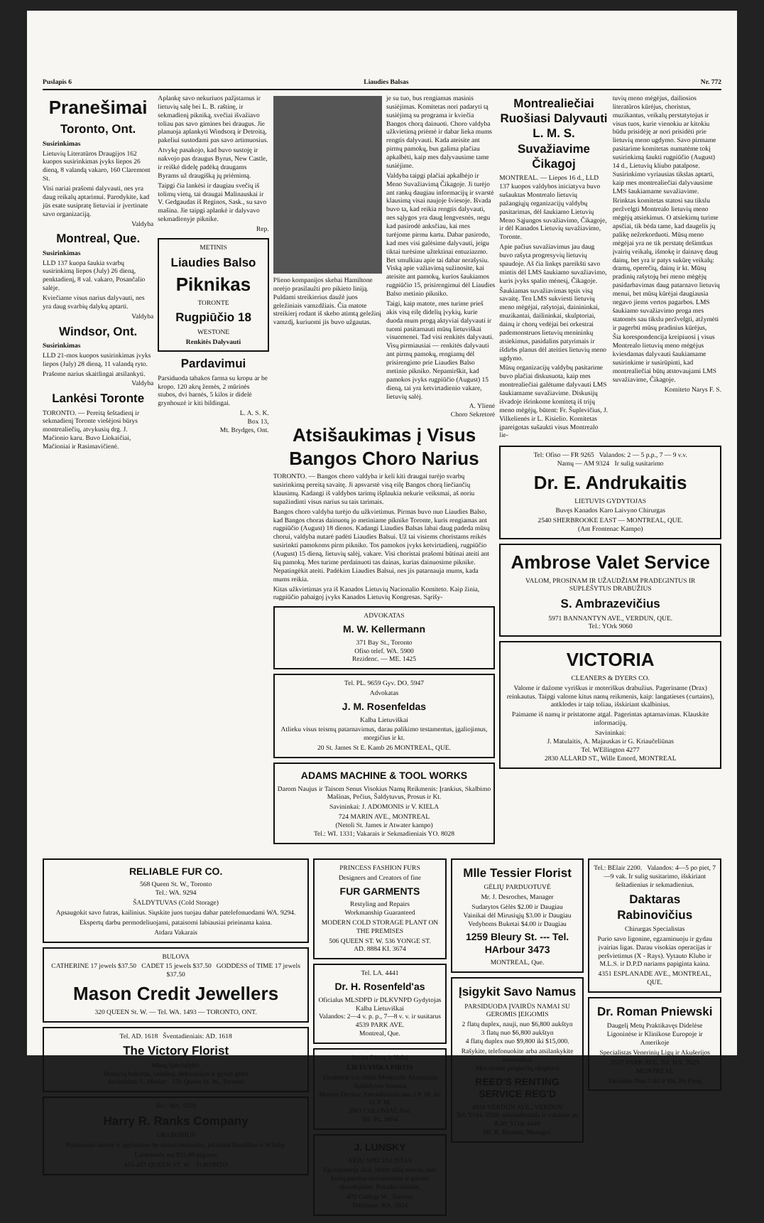Puslapis 6 Liaudies Balsas Nr. 772
Pranešimai
Toronto, Ont.
Susirinkimas
Lietuvių Literatūros Draugijos 162 kuopos susirinkimas įvyks liepos 26 dieną, 8 valandą vakaro, 160 Claremont St.
Visi nariai prašomi dalyvauti, nes yra daug reikalų aptarimui. Parodykite, kad jūs esate susipratę lietuviai ir įvertinate savo organizaciją.
Valdyba
Montreal, Que.
Susirinkimas
LLD 137 kuopa šaukia svarbų susirinkimą liepos (July) 26 dieną, penktadienį, 8 val. vakaro, Posančalio salėje.
Kviečiame visus narius dalyvauti, nes yra daug svarbių dalykų aptarti.
Valdyba
Windsor, Ont.
Susirinkimas
LLD 21-mos kuopos susirinkimas įvyks liepos (July) 28 dieną, 11 valandą ryto.
Prašome narius skaitlingai atsilankyti.
Valdyba
Lankėsi Toronte
TORONTO. — Pereitą šeštadienį ir sekmadienį Toronte viešėjosi būrys montrealiečių, atvykusių drg. J. Mačionio karu. Buvo Liokaičiai, Mačioniai ir Rasimavičienė.
Aplankę savo nekuriuos pažįstamus ir lietuvių salę bei L. B. raštinę, ir sekmadienį pikniką, svečiai išvažiavo toliau pas savo gimines bei draugus. Jie planuoja aplankyti Windsorą ir Detroitą, pakeliui sustodami pas savo artimuosius.
Atvykę pasakojo, kad buvo sustoję ir nakvojo pas draugus Byrus, New Castle, ir reiškė didelę padėką draugams Byrams už draugišką jų priėmimą.
Taipgi čia lankėsi ir daugiau svečių iš tolimų vietų, tai draugai Malinauskai ir V. Gedgaudas iš Reginos, Sask., su savo mašina. Jie taipgi aplankė ir dalyvavo sekmadienyje piknike.
Rep.
METINIS
Liaudies Balso
Piknikas
TORONTE
Rugpiūčio 18
WESTONE
Renkitės Dalyvauti
Pardavimui
Parsiduoda tabakos farma su kropu ar be kropo. 120 akrų žemės, 2 mūrinės stubos, dvi barnės, 5 kilos ir didelė grynhouzė ir kiti bildingai.
L. A. S. K.
Box 13,
Mt. Brydges, Ont.
Plieno kompanijos skebai Hamiltone norėjo prasilaužti pro pikieto liniją. Puldami streikierius daužė juos geležiniais vamzdžiais. Čia matote streikierį rodant iš skebo atimtą geležinį vamzdį, kuriuomi jis buvo užgautas.
je su tuo, bus rengiamas masinis susiėjimas. Komitetas nori padaryti tą susiėjimą su programa ir kviečia Bangos chorą dainuoti. Choro valdyba užkvietimą priėmė ir dabar lieka mums rengtis dalyvauti. Kada ateisite ant pirmų pamokų, bus galima plačiau apkalbėti, kaip mes dalyvausime tame susiėjime.
Valdyba taipgi plačiai apkalbėjo ir Meno Suvažiavimą Čikagoje. Ji turėjo ant rankų daugiau informacijų ir svarstė klausimą visai naujoje šviesoje. Išvada buvo ta, kad reikia rengtis dalyvauti, nes sąlygos yra daug lengvesnės, negu kad pasirodė anksčiau, kai mes turėjome pirmu kartu. Dabar pasirodo, kad mes visi galėsime dalyvauti, jeigu tiktai turėsime užtektinai entuziazmo. Bet smulkiau apie tai dabar nerašysiu. Viską apie važiavimą sužinosite, kai ateisite ant pamokų, kurios šaukiamos rugpiūčio 15, prisirengimui dėl Liaudies Balso metinio pikniko.
Taigi, kaip matote, mes turime prieš akis visą eilę didelių įvykių, kurie duoda mum progą aktyviai dalyvauti ir tuomi pasitarnauti mūsų lietuviškai visuomenei. Tad visi renkitės dalyvauti. Visų pirmiausiai — renkitės dalyvauti ant pirmų pamokų, rengiamų dėl prisirengimo prie Liaudies Balso metinio pikniko. Nepamirškit, kad pamokos įvyks rugpiūčio (August) 15 dieną, tai yra ketvirtadienio vakare, lietuvių salėj.
A. Ylienė
Choro Sekretorė
Atsišaukimas į Visus Bangos Choro Narius
TORONTO. — Bangos choro valdyba ir keli kiti draugai turėjo svarbų susirinkimą pereitą savaitę. Ji apsvarstė visą eilę Bangos chorą liečiančių klausimų. Kadangi iš valdybos tarimų išplaukia nekurie veiksmai, aš noriu supažindinti visus narius su tais tarimais.
Bangos choro valdyba turėjo du užkvietimus. Pirmas buvo nuo Liaudies Balso, kad Bangos choras dainuotų jo metiniame piknike Toronte, kuris rengiamas ant rugpiūčio (August) 18 dienos. Kadangi Liaudies Balsas labai daug padeda mūsų chorui, valdyba nutarė padėti Liaudies Balsui. Už tai visiems choristams reikės susirinkti pamokoms pirm pikniko. Tos pamokos įvyks ketvirtadienį, rugpiūčio (August) 15 dieną, lietuvių salėj, vakare. Visi choristai prašomi būtinai ateiti ant šių pamokų. Mes turime perdainuoti tas dainas, kurias dainuosime piknike. Nepatingėkit ateiti. Padėkim Liaudies Balsui, nes jis patarnauja mums, kada mums reikia.
Kitas užkvietimas yra iš Kanados Lietuvių Nacionalio Komiteto. Kaip žinia, rugpiūčio pabaigoj įvyks Kanados Lietuvių Kongresas. Sąrišy-
ADVOKATAS
M. W. Kellermann
371 Bay St., Toronto
Ofiso telef. WA. 5900
Rezidenc. — ME. 1425
Tel. PL. 9659 Gyv. DO. 5947
Advokatas
J. M. Rosenfeldas
Kalba Lietuviškai
Atlieku visus teismų patarnavimus, darau palikimo testamentus, įgaliojimus, morgičius ir kt.
20 St. James St E. Kamb 26 MONTREAL, QUE.
ADAMS MACHINE & TOOL WORKS
Darom Naujus ir Taisom Senus Visokius Namų Reikmenis: Įrankius, Skalbimo Mašinas, Pečius, Šaldytuvus, Prosus ir Kt.
Savininkai: J. ADOMONIS ir V. KIELA
724 MARIN AVE., MONTREAL
(Netoli St. James ir Atwater kampo)
Tel.: WI. 1331; Vakarais ir Sekmadieniais YO. 8028
Montrealiečiai Ruošiasi Dalyvauti L. M. S. Suvažiavime Čikagoj
MONTREAL. — Liepos 16 d., LLD 137 kuopos valdybos iniciatyva buvo sušauktas Montrealo lietuvių pažangiųjų organizacijų valdybų pasitarimas, dėl šaukiamo Lietuvių Meno Sąjungos suvažiavimo, Čikagoje, ir dėl Kanados Lietuvių suvažiavimo, Toronte.
Apie pačius suvažiavimus jau daug buvo rašyta progresyvių lietuvių spaudoje. Aš čia linkęs pareikšti savo mintis dėl LMS šaukiamo suvažiavimo, kuris įvyks spalio mėnesį, Čikagoje.
Šaukiamas suvažiavimas tęsis visą savaitę. Ten LMS sukviesti lietuvių meno mėgėjai, rašytojai, dainininkai, muzikantai, dailininkai, skulptoriai, dainų ir chorų vedėjai bei orkestrai pademonstruos lietuvių menininkų atsiekimus, pasidalins patyrimais ir išdirbs planus dėl ateities lietuvių meno ugdymo.
Mūsų organizacijų valdybų pasitarime buvo plačiai diskusuota, kaip mes montrealiečiai galėtume dalyvauti LMS šaukiamame suvažiavime. Diskusijų išvadoje išrinkome komitetą iš trijų meno mėgėjų, būtent: Fr. Šuplevičius, J. Vilkelienės ir L. Kisielio. Komitetas įpareigotas sušaukti visus Montrealo lie-
tuvių meno mėgėjus, dailiosios literatūros kūrėjus, choristus, muzikantus, veikalų perstatytojus ir visus tuos, kurie vienokiu ar kitokiu būdu prisidėję ar nori prisidėti prie lietuvių meno ugdymo. Savo pirmame pasitarime komitetas numatėme tokį susirinkimą šaukti rugpiūčio (August) 14 d., Lietuvių kliubo patalpose. Susirinkimo vyriausias tikslas aptarti, kaip mes montrealiečiai dalyvausime LMS šaukiamame suvažiavime.
Išrinktas komitetas statosi sau tikslu peržvelgti Montrealo lietuvių meno mėgėjų atsiekimus. O atsiekimų turime apsčiai, tik bėda tame, kad daugelis jų palikę nežrekorduoti. Mūsų meno mėgėjai yra ne tik perstatę dešimtkus įvairių veikalų, išmokę ir dainavę daug dainų, bet yra ir patys sukūrę veikalų: dramų, operečių, dainų ir kt. Mūsų pradinių rašytojų bei meno mėgėjų pasidarbavimas daug patarnavo lietuvių menui, bet mūsų kūrėjai daugiausia negavo jiems vertos pagarbos. LMS šaukiamo suvažiavimo proga mes statomės sau tikslu peržvelgti, atžymėti ir pagerbti mūsų pradinius kūrėjus,
Šia korespondencija kreipiuosi į visus Montrealo lietuvių meno mėgėjus kviesdamas dalyvauti šaukiamame susirinkime ir susirūpinti, kad montrealiečiai būtų atstovaujami LMS suvažiavime, Čikagoje.
Komiteto Narys F. S.
Tel: Ofiso — FR 9265 Valandos: 2 — 5 p.p., 7 — 9 v.v.
Namų — AM 9324 Ir sulig susitarimo
Dr. E. Andrukaitis
LIETUVIS GYDYTOJAS
Buvęs Kanados Karo Laivyno Chirurgas
2540 SHERBROOKE EAST — MONTREAL, QUE.
(Ant Frontenac Kampo)
Ambrose Valet Service
VALOM, PROSINAM IR UŽAUDŽIAM PRADEGINTUS IR SUPLĖŠYTUS DRABUŽIUS
S. Ambrazevičius
5971 BANNANTYN AVE., VERDUN, QUE.
Tel.: YOrk 9060
VICTORIA
CLEANERS & DYERS CO.
Valome ir dažome vyriškus ir moteriškus drabužius. Pageriname (Drax) reinkautus. Taipgi valome kitus namų reikmenis, kaip: langatieses (curtains), antklodes ir taip toliau, išskiriant skalbinius.
Paimame iš namų ir pristatome atgal. Pagerintas aptarnavimas. Klauskite informacijų.
Savininkai:
J. Matulaitis, A. Majauskas ir G. Kriaučeliūnas
Tel. WEllington 4277
2830 ALLARD ST., Wille Emord, MONTREAL
RELIABLE FUR CO.
568 Queen St. W., Toronto
Tel.: WA. 9294
ŠALDYTUVAS (Cold Storage)
Apsaugokit savo futras, kailinius. Siųskite juos tuojau dabar patelefonuodami WA. 9294.
Ekspertų darbu permodeliuojami, pataisomi labiausiai prieinama kaina.
Atdara Vakarais
BULOVA
CATHERINE 17 jewels $37.50 CADET 15 jewels $37.50 GODDESS of TIME 17 jewels $37.50
Mason Credit Jewellers
320 QUEEN St. W. — Tel. WA. 1493 — TORONTO, ONT.
Tel. AD. 1618 Šventadieniais: AD. 1618
The Victory Florist
Mūsų Specialybė:
Vestuvių bukietai, vainikai, dekoracijos ir gyvos gėlės
Savininkas A. Merker 576 Queen St. W., Toronto
Tel.: WA. 5370
Harry R. Ranks Company
GRABORIUS
Patarnauju mieste ir apylinkėse be ekstra mokesčio, įskaitant Hamilton ir Whitby
Laidotuvės net $55.00 pigumo
455-457 QUEEN ST. W. TORONTO
PRINCESS FASHION FURS
Designers and Creators of fine
FUR GARMENTS
Restyling and Repairs
Workmanship Guaranteed
MODERN COLD STORAGE PLANT ON THE PREMISES
506 QUEEN ST. W. 536 YONGE ST.
AD. 8884 KI. 3674
Tel. LA. 4441
Dr. H. Rosenfeld'as
Oficialus MLSDPD ir DLKVNPD Gydytojas
Kalba Lietuviškai
Valandos: 2—4 v. p. p., 7—8 v. v. ir susitarus
4539 PARK AVE.
Montreal, Que.
Atvira Dieną ir Naktį
LIETUVIŠKA PIRTIS
Vienintelė tos rūšies Montreale Akmeninio Apšildymo Sistema
Moterų Dienos: Antradieniais nuo 2 P. M. iki 12 P. M.
3963 COLONIAL Ave.
Tel. PL. 0094
J. LUNSKY
AKIŲ SPECIALISTAS
Egzaminuoja akis, ištiria akių nervus, nuo kurių pareina nervuotumas ir galvos skaudėjimas. Pritaiko akinius.
470 College W., Toronto
Telefonas: RA. 3924
Mlle Tessier Florist
GĖLIŲ PARDUOTUVĖ
Mr. J. Desroches, Manager
Sudarytos Gėlės $2.00 ir Daugiau
Vainikai dėl Mirusiųjų $3.00 ir Daugiau
Vedyboms Buketai $4.00 ir Daugiau
1259 Bleury St. --- Tel. HArbour 3473
MONTREAL, Que.
Įsigykit Savo Namus
PARSIDUODA ĮVAIRŪS NAMAI SU GEROMIS ĮEIGOMIS
2 flatų duplex, nauji, nuo $6,800 aukštyn
3 flatų nuo $6,800 aukštyn
4 flatų duplex nuo $9,800 iki $15,000.
Rašykite, telefonuokite arba atsilankykite asmeniškai
Mes esame properčių ekspertai
REED'S RENTING SERVICE REG'D
4934 VERDUN AVE., VERDUN
Tel. YOrk 5558; sekmadieniais ir vakarais po 8.30: YOrk 4449
Mr. R. Bennett, Manager.
Tel.: BElair 2200. Valandos: 4—5 po piet, 7—9 vak. Ir sulig susitarimo, išskiriant šeštadienius ir sekmadienius.
Daktaras Rabinovičius
Chirurgas Specialistas
Purio savo ligonine, egzaminuoju ir gydau įvairias ligas. Darau visokias operacijas ir peršvietimus (X - Rays). Vytauto Klubo ir M.L.S. ir D.P.D nariams papiginta kaina.
4351 ESPLANADE AVE., MONTREAL, QUE.
Dr. Roman Pniewski
Daugelį Metų Praktikavęs Didelėse Ligoninėse ir Klinikose Europoje ir Amerikoje
Specialistas Venerinių Ligų ir Akušerijos
3537 PARK AVE. Tel. HA. 7623 MONTREAL
Valandos Nuo 3 iki 9 Val. Po Pietų